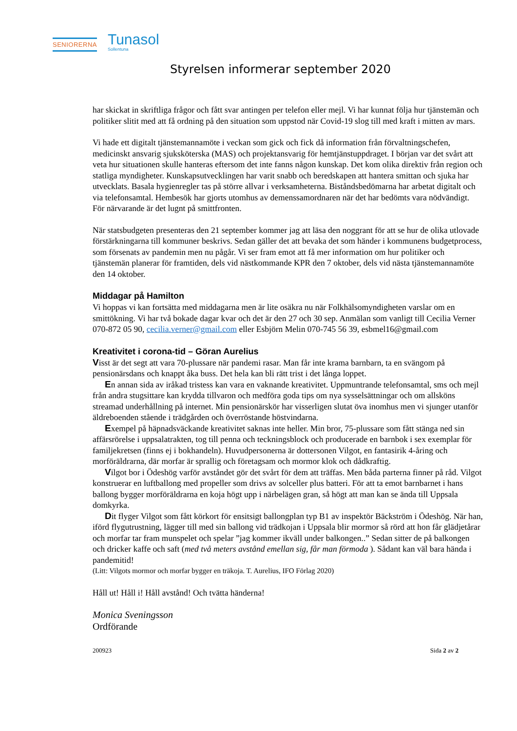SENIORERNA
Tunasol
Sollentuna
Styrelsen informerar september 2020
har skickat in skriftliga frågor och fått svar antingen per telefon eller mejl. Vi har kunnat följa hur tjänstemän och politiker slitit med att få ordning på den situation som uppstod när Covid-19 slog till med kraft i mitten av mars.
Vi hade ett digitalt tjänstemannamöte i veckan som gick och fick då information från förvaltningschefen, medicinskt ansvarig sjuksköterska (MAS) och projektansvarig för hemtjänstuppdraget. I början var det svårt att veta hur situationen skulle hanteras eftersom det inte fanns någon kunskap. Det kom olika direktiv från region och statliga myndigheter. Kunskapsutvecklingen har varit snabb och beredskapen att hantera smittan och sjuka har utvecklats. Basala hygienregler tas på större allvar i verksamheterna. Biståndsbedömarna har arbetat digitalt och via telefonsamtal. Hembesök har gjorts utomhus av demenssamordnaren när det har bedömts vara nödvändigt. För närvarande är det lugnt på smittfronten.
När statsbudgeten presenteras den 21 september kommer jag att läsa den noggrant för att se hur de olika utlovade förstärkningarna till kommuner beskrivs. Sedan gäller det att bevaka det som händer i kommunens budgetprocess, som försenats av pandemin men nu pågår. Vi ser fram emot att få mer information om hur politiker och tjänstemän planerar för framtiden, dels vid nästkommande KPR den 7 oktober, dels vid nästa tjänstemannamöte den 14 oktober.
Middagar på Hamilton
Vi hoppas vi kan fortsätta med middagarna men är lite osäkra nu när Folkhälsomyndigheten varslar om en smittökning. Vi har två bokade dagar kvar och det är den 27 och 30 sep. Anmälan som vanligt till Cecilia Verner 070-872 05 90, cecilia.verner@gmail.com eller Esbjörn Melin 070-745 56 39, esbmel16@gmail.com
Kreativitet i corona-tid – Göran Aurelius
Visst är det segt att vara 70-plussare när pandemi rasar. Man får inte krama barnbarn, ta en svängom på pensionärsdans och knappt åka buss. Det hela kan bli rätt trist i det långa loppet.
En annan sida av iråkad tristess kan vara en vaknande kreativitet. Uppmuntrande telefonsamtal, sms och mejl från andra stugsittare kan krydda tillvaron och medföra goda tips om nya sysselsättningar och om allsköns streamad underhållning på internet. Min pensionärskör har visserligen slutat öva inomhus men vi sjunger utanför äldreboenden stående i trädgården och överröstande höstvindarna.
Exempel på häpnadsväckande kreativitet saknas inte heller. Min bror, 75-plussare som fått stänga ned sin affärsrörelse i uppsalatrakten, tog till penna och teckningsblock och producerade en barnbok i sex exemplar för familjekretsen (finns ej i bokhandeln). Huvudpersonerna är dottersonen Vilgot, en fantasirik 4-åring och morföräldrarna, där morfar är sprallig och företagsam och mormor klok och dådkraftig.
Vilgot bor i Ödeshög varför avståndet gör det svårt för dem att träffas. Men båda parterna finner på råd. Vilgot konstruerar en luftballong med propeller som drivs av solceller plus batteri. För att ta emot barnbarnet i hans ballong bygger morföräldrarna en koja högt upp i närbelägen gran, så högt att man kan se ända till Uppsala domkyrka.
Dit flyger Vilgot som fått körkort för ensitsigt ballongplan typ B1 av inspektör Bäckström i Ödeshög. När han, iförd flygutrustning, lägger till med sin ballong vid trädkojan i Uppsala blir mormor så rörd att hon får glädjetårar och morfar tar fram munspelet och spelar ”jag kommer ikväll under balkongen..” Sedan sitter de på balkongen och dricker kaffe och saft (med två meters avstånd emellan sig, får man förmoda ). Sådant kan väl bara hända i pandemitid!
(Litt: Vilgots mormor och morfar bygger en träkoja. T. Aurelius, IFO Förlag 2020)
Håll ut! Håll i! Håll avstånd! Och tvätta händerna!
Monica Sveningsson
Ordförande
200923 Sida 2 av 2